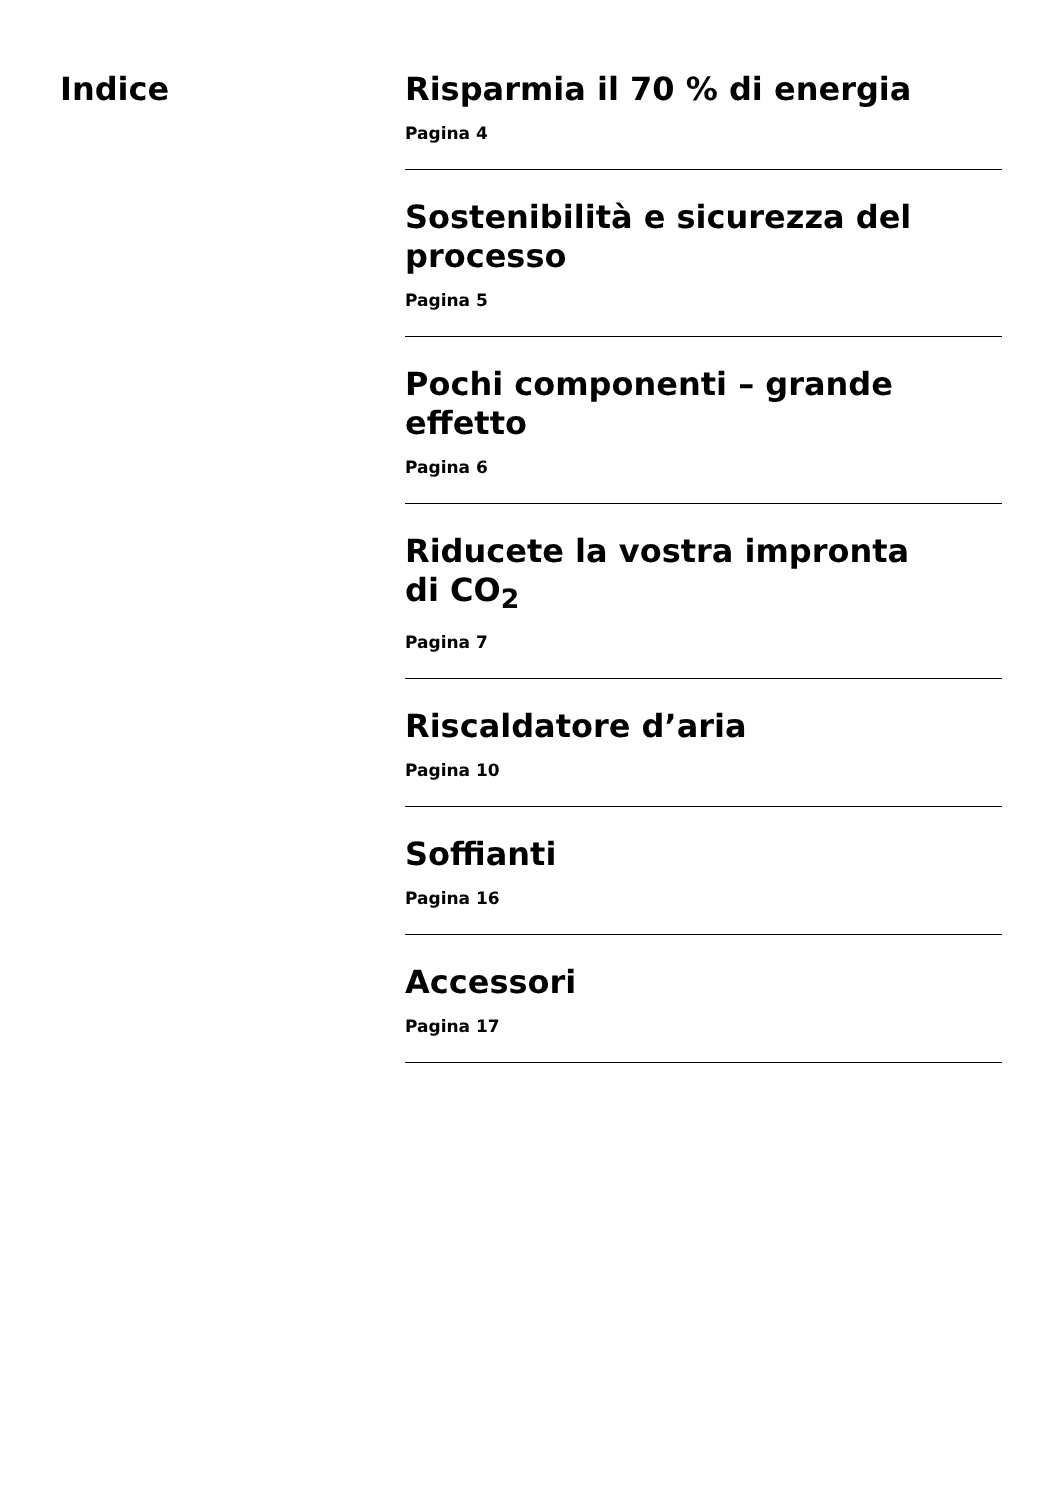Indice
Risparmia il 70 % di energia
Pagina 4
Sostenibilità e sicurezza del processo
Pagina 5
Pochi componenti – grande effetto
Pagina 6
Riducete la vostra impronta
di CO<sub>2</sub>
Pagina 7
Riscaldatore d’aria
Pagina 10
Soffianti
Pagina 16
Accessori
Pagina 17